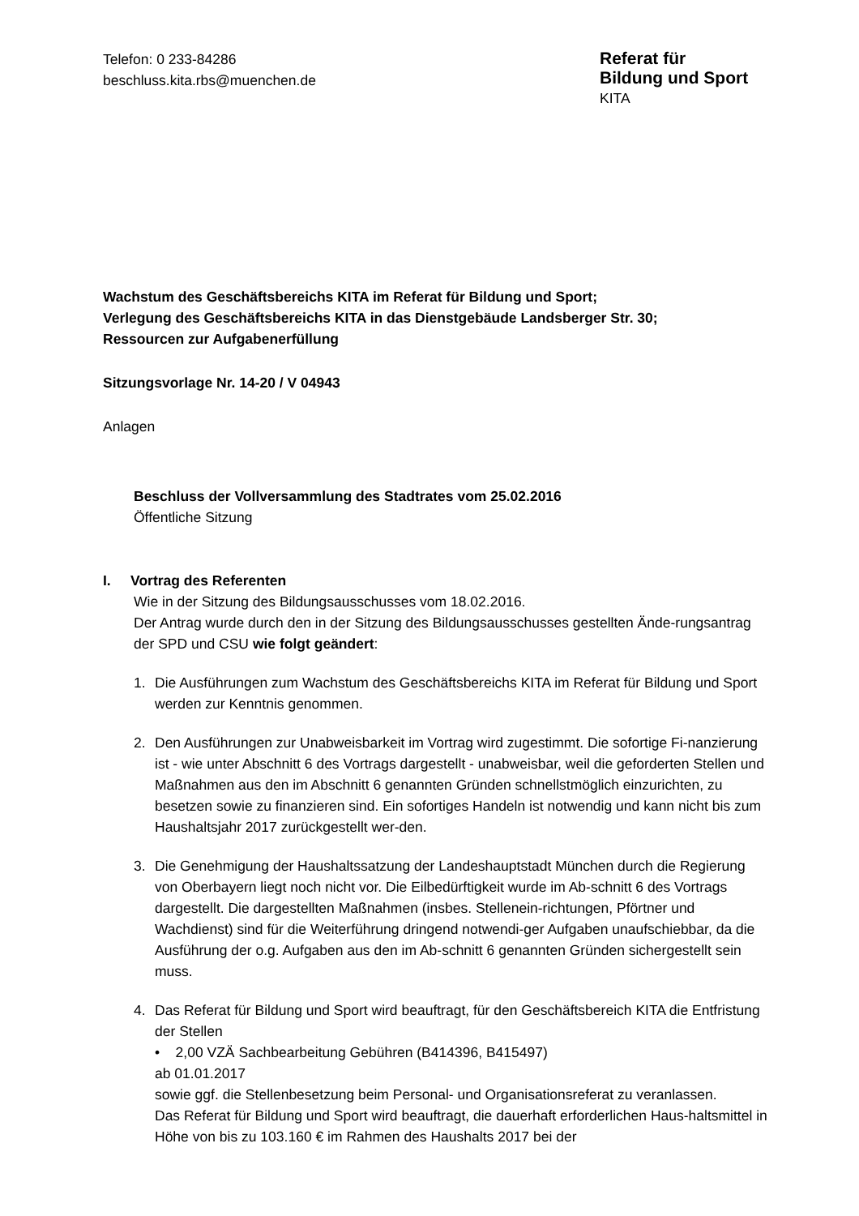Telefon: 0 233-84286
beschluss.kita.rbs@muenchen.de
Referat für
Bildung und Sport
KITA
Wachstum des Geschäftsbereichs KITA im Referat für Bildung und Sport;
Verlegung des Geschäftsbereichs KITA in das Dienstgebäude Landsberger Str. 30;
Ressourcen zur Aufgabenerfüllung
Sitzungsvorlage Nr. 14-20 / V 04943
Anlagen
Beschluss der Vollversammlung des Stadtrates vom 25.02.2016
Öffentliche Sitzung
I. Vortrag des Referenten
Wie in der Sitzung des Bildungsausschusses vom 18.02.2016.
Der Antrag wurde durch den in der Sitzung des Bildungsausschusses gestellten Ände-rungsantrag der SPD und CSU wie folgt geändert:
1. Die Ausführungen zum Wachstum des Geschäftsbereichs KITA im Referat für Bildung und Sport werden zur Kenntnis genommen.
2. Den Ausführungen zur Unabweisbarkeit im Vortrag wird zugestimmt. Die sofortige Fi-nanzierung ist - wie unter Abschnitt 6 des Vortrags dargestellt - unabweisbar, weil die geforderten Stellen und Maßnahmen aus den im Abschnitt 6 genannten Gründen schnellstmöglich einzurichten, zu besetzen sowie zu finanzieren sind. Ein sofortiges Handeln ist notwendig und kann nicht bis zum Haushaltsjahr 2017 zurückgestellt wer-den.
3. Die Genehmigung der Haushaltssatzung der Landeshauptstadt München durch die Regierung von Oberbayern liegt noch nicht vor. Die Eilbedürftigkeit wurde im Ab-schnitt 6 des Vortrags dargestellt. Die dargestellten Maßnahmen (insbes. Stellenein-richtungen, Pförtner und Wachdienst) sind für die Weiterführung dringend notwendi-ger Aufgaben unaufschiebbar, da die Ausführung der o.g. Aufgaben aus den im Ab-schnitt 6 genannten Gründen sichergestellt sein muss.
4. Das Referat für Bildung und Sport wird beauftragt, für den Geschäftsbereich KITA die Entfristung der Stellen
• 2,00 VZÄ Sachbearbeitung Gebühren (B414396, B415497)
ab 01.01.2017
sowie ggf. die Stellenbesetzung beim Personal- und Organisationsreferat zu veranlassen.
Das Referat für Bildung und Sport wird beauftragt, die dauerhaft erforderlichen Haus-haltsmittel in Höhe von bis zu 103.160 € im Rahmen des Haushalts 2017 bei der